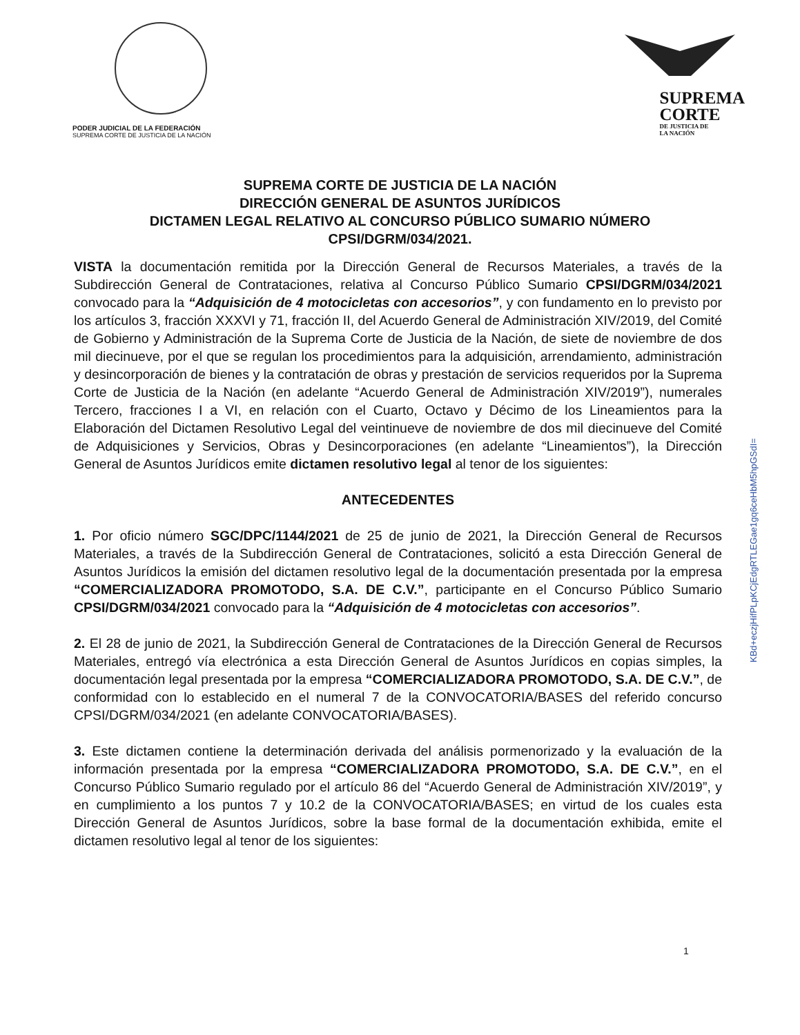PODER JUDICIAL DE LA FEDERACIÓN
SUPREMA CORTE DE JUSTICIA DE LA NACIÓN
SUPREMA
CORTE
DE JUSTICIA DE
LA NACIÓN
SUPREMA CORTE DE JUSTICIA DE LA NACIÓN
DIRECCIÓN GENERAL DE ASUNTOS JURÍDICOS
DICTAMEN LEGAL RELATIVO AL CONCURSO PÚBLICO SUMARIO NÚMERO
CPSI/DGRM/034/2021.
VISTA la documentación remitida por la Dirección General de Recursos Materiales, a través de la Subdirección General de Contrataciones, relativa al Concurso Público Sumario CPSI/DGRM/034/2021 convocado para la “Adquisición de 4 motocicletas con accesorios”, y con fundamento en lo previsto por los artículos 3, fracción XXXVI y 71, fracción II, del Acuerdo General de Administración XIV/2019, del Comité de Gobierno y Administración de la Suprema Corte de Justicia de la Nación, de siete de noviembre de dos mil diecinueve, por el que se regulan los procedimientos para la adquisición, arrendamiento, administración y desincorporación de bienes y la contratación de obras y prestación de servicios requeridos por la Suprema Corte de Justicia de la Nación (en adelante “Acuerdo General de Administración XIV/2019”), numerales Tercero, fracciones I a VI, en relación con el Cuarto, Octavo y Décimo de los Lineamientos para la Elaboración del Dictamen Resolutivo Legal del veintinueve de noviembre de dos mil diecinueve del Comité de Adquisiciones y Servicios, Obras y Desincorporaciones (en adelante “Lineamientos”), la Dirección General de Asuntos Jurídicos emite dictamen resolutivo legal al tenor de los siguientes:
ANTECEDENTES
1. Por oficio número SGC/DPC/1144/2021 de 25 de junio de 2021, la Dirección General de Recursos Materiales, a través de la Subdirección General de Contrataciones, solicitó a esta Dirección General de Asuntos Jurídicos la emisión del dictamen resolutivo legal de la documentación presentada por la empresa “COMERCIALIZADORA PROMOTODO, S.A. DE C.V.”, participante en el Concurso Público Sumario CPSI/DGRM/034/2021 convocado para la “Adquisición de 4 motocicletas con accesorios”.
2. El 28 de junio de 2021, la Subdirección General de Contrataciones de la Dirección General de Recursos Materiales, entregó vía electrónica a esta Dirección General de Asuntos Jurídicos en copias simples, la documentación legal presentada por la empresa “COMERCIALIZADORA PROMOTODO, S.A. DE C.V.”, de conformidad con lo establecido en el numeral 7 de la CONVOCATORIA/BASES del referido concurso CPSI/DGRM/034/2021 (en adelante CONVOCATORIA/BASES).
3. Este dictamen contiene la determinación derivada del análisis pormenorizado y la evaluación de la información presentada por la empresa “COMERCIALIZADORA PROMOTODO, S.A. DE C.V.”, en el Concurso Público Sumario regulado por el artículo 86 del “Acuerdo General de Administración XIV/2019”, y en cumplimiento a los puntos 7 y 10.2 de la CONVOCATORIA/BASES; en virtud de los cuales esta Dirección General de Asuntos Jurídicos, sobre la base formal de la documentación exhibida, emite el dictamen resolutivo legal al tenor de los siguientes:
KBd+eczjHifPLpKCjEdgRTLEGae1gq6ceHbM5hpGSdI=
1